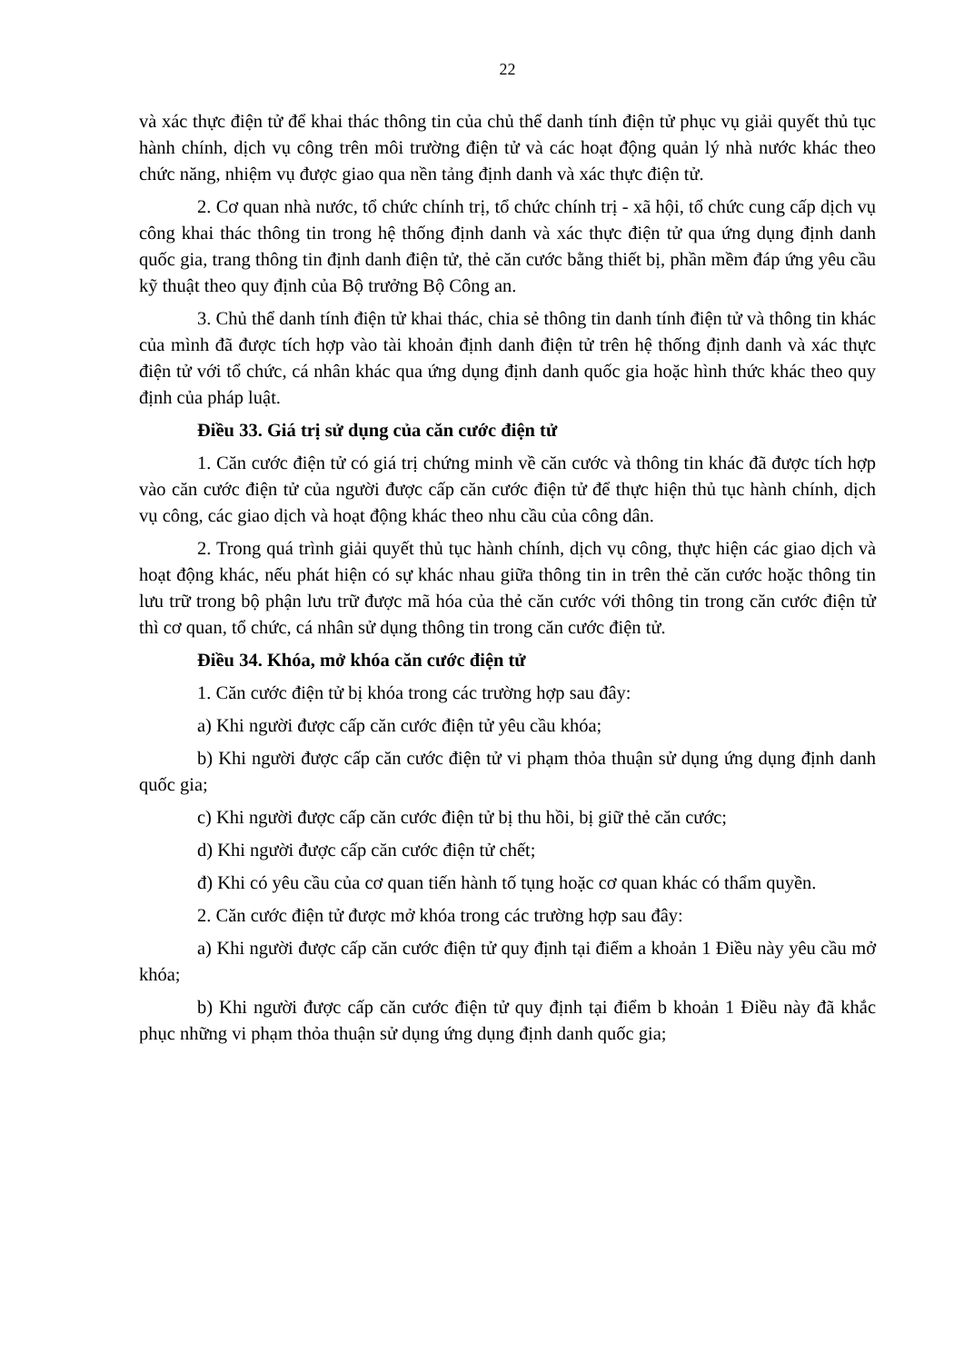22
và xác thực điện tử để khai thác thông tin của chủ thể danh tính điện tử phục vụ giải quyết thủ tục hành chính, dịch vụ công trên môi trường điện tử và các hoạt động quản lý nhà nước khác theo chức năng, nhiệm vụ được giao qua nền tảng định danh và xác thực điện tử.
2. Cơ quan nhà nước, tổ chức chính trị, tổ chức chính trị - xã hội, tổ chức cung cấp dịch vụ công khai thác thông tin trong hệ thống định danh và xác thực điện tử qua ứng dụng định danh quốc gia, trang thông tin định danh điện tử, thẻ căn cước bằng thiết bị, phần mềm đáp ứng yêu cầu kỹ thuật theo quy định của Bộ trưởng Bộ Công an.
3. Chủ thể danh tính điện tử khai thác, chia sẻ thông tin danh tính điện tử và thông tin khác của mình đã được tích hợp vào tài khoản định danh điện tử trên hệ thống định danh và xác thực điện tử với tổ chức, cá nhân khác qua ứng dụng định danh quốc gia hoặc hình thức khác theo quy định của pháp luật.
Điều 33. Giá trị sử dụng của căn cước điện tử
1. Căn cước điện tử có giá trị chứng minh về căn cước và thông tin khác đã được tích hợp vào căn cước điện tử của người được cấp căn cước điện tử để thực hiện thủ tục hành chính, dịch vụ công, các giao dịch và hoạt động khác theo nhu cầu của công dân.
2. Trong quá trình giải quyết thủ tục hành chính, dịch vụ công, thực hiện các giao dịch và hoạt động khác, nếu phát hiện có sự khác nhau giữa thông tin in trên thẻ căn cước hoặc thông tin lưu trữ trong bộ phận lưu trữ được mã hóa của thẻ căn cước với thông tin trong căn cước điện tử thì cơ quan, tổ chức, cá nhân sử dụng thông tin trong căn cước điện tử.
Điều 34. Khóa, mở khóa căn cước điện tử
1. Căn cước điện tử bị khóa trong các trường hợp sau đây:
a) Khi người được cấp căn cước điện tử yêu cầu khóa;
b) Khi người được cấp căn cước điện tử vi phạm thỏa thuận sử dụng ứng dụng định danh quốc gia;
c) Khi người được cấp căn cước điện tử bị thu hồi, bị giữ thẻ căn cước;
d) Khi người được cấp căn cước điện tử chết;
đ) Khi có yêu cầu của cơ quan tiến hành tố tụng hoặc cơ quan khác có thẩm quyền.
2. Căn cước điện tử được mở khóa trong các trường hợp sau đây:
a) Khi người được cấp căn cước điện tử quy định tại điểm a khoản 1 Điều này yêu cầu mở khóa;
b) Khi người được cấp căn cước điện tử quy định tại điểm b khoản 1 Điều này đã khắc phục những vi phạm thỏa thuận sử dụng ứng dụng định danh quốc gia;